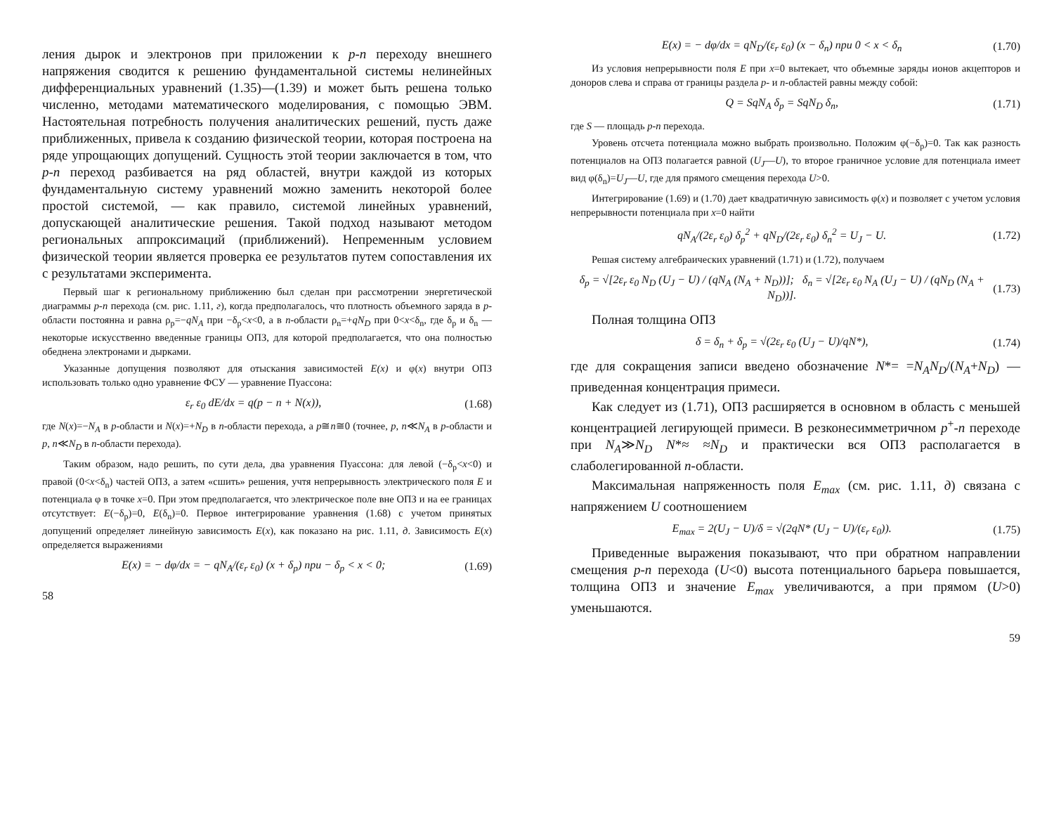ления дырок и электронов при приложении к p-n переходу внешнего напряжения сводится к решению фундаментальной системы нелинейных дифференциальных уравнений (1.35)—(1.39) и может быть решена только численно, методами математического моделирования, с помощью ЭВМ. Настоятельная потребность получения аналитических решений, пусть даже приближенных, привела к созданию физической теории, которая построена на ряде упрощающих допущений. Сущность этой теории заключается в том, что p-n переход разбивается на ряд областей, внутри каждой из которых фундаментальную систему уравнений можно заменить некоторой более простой системой, — как правило, системой линейных уравнений, допускающей аналитические решения. Такой подход называют методом региональных аппроксимаций (приближений). Непременным условием физической теории является проверка ее результатов путем сопоставления их с результатами эксперимента.
Первый шаг к региональному приближению был сделан при рассмотрении энергетической диаграммы p-n перехода (см. рис. 1.11, г), когда предполагалось, что плотность объемного заряда в p-области постоянна и равна ρ<sub>p</sub>=−qN<sub>A</sub> при −δ<sub>p</sub><x<0, а в n-области ρ<sub>n</sub>=+qN<sub>D</sub> при 0<x<δ<sub>n</sub>, где δ<sub>p</sub> и δ<sub>n</sub> — некоторые искусственно введенные границы ОПЗ, для которой предполагается, что она полностью обеднена электронами и дырками.
Указанные допущения позволяют для отыскания зависимостей E(x) и φ(x) внутри ОПЗ использовать только одно уравнение ФСУ — уравнение Пуассона:
ε<sub>r</sub> ε<sub>0</sub> dE/dx = q(p − n + N(x)), (1.68)
где N(x)=−N<sub>A</sub> в p-области и N(x)=+N<sub>D</sub> в n-области перехода, а p≅n≅0 (точнее, p, n≪N<sub>A</sub> в p-области и p, n≪N<sub>D</sub> в n-области перехода).
Таким образом, надо решить, по сути дела, два уравнения Пуассона: для левой (−δ<sub>p</sub><x<0) и правой (0<x<δ<sub>n</sub>) частей ОПЗ, а затем «сшить» решения, учтя непрерывность электрического поля E и потенциала φ в точке x=0. При этом предполагается, что электрическое поле вне ОПЗ и на ее границах отсутствует: E(−δ<sub>p</sub>)=0, E(δ<sub>n</sub>)=0. Первое интегрирование уравнения (1.68) с учетом принятых допущений определяет линейную зависимость E(x), как показано на рис. 1.11, д. Зависимость E(x) определяется выражениями
E(x) = − dφ/dx = − qN<sub>A</sub>/(ε<sub>r</sub> ε<sub>0</sub>) (x + δ<sub>p</sub>) при − δ<sub>p</sub> < x < 0; (1.69)
58
E(x) = − dφ/dx = qN<sub>D</sub>/(ε<sub>r</sub> ε<sub>0</sub>) (x − δ<sub>n</sub>) при 0 < x < δ<sub>n</sub> (1.70)
Из условия непрерывности поля E при x=0 вытекает, что объемные заряды ионов акцепторов и доноров слева и справа от границы раздела p- и n-областей равны между собой:
Q = SqN<sub>A</sub> δ<sub>p</sub> = SqN<sub>D</sub> δ<sub>n</sub>, (1.71)
где S — площадь p-n перехода.
Уровень отсчета потенциала можно выбрать произвольно. Положим φ(−δ<sub>p</sub>)=0. Так как разность потенциалов на ОПЗ полагается равной (U<sub>J</sub>—U), то второе граничное условие для потенциала имеет вид φ(δ<sub>n</sub>)=U<sub>J</sub>—U, где для прямого смещения перехода U>0.
Интегрирование (1.69) и (1.70) дает квадратичную зависимость φ(x) и позволяет с учетом условия непрерывности потенциала при x=0 найти
qN<sub>A</sub>/(2ε<sub>r</sub> ε<sub>0</sub>) δ<sub>p</sub><sup>2</sup> + qN<sub>D</sub>/(2ε<sub>r</sub> ε<sub>0</sub>) δ<sub>n</sub><sup>2</sup> = U<sub>J</sub> − U. (1.72)
Решая систему алгебраических уравнений (1.71) и (1.72), получаем
δ<sub>p</sub> = √[2ε<sub>r</sub> ε<sub>0</sub> N<sub>D</sub> (U<sub>J</sub> − U) / (qN<sub>A</sub> (N<sub>A</sub> + N<sub>D</sub>))]; δ<sub>n</sub> = √[2ε<sub>r</sub> ε<sub>0</sub> N<sub>A</sub> (U<sub>J</sub> − U) / (qN<sub>D</sub> (N<sub>A</sub> + N<sub>D</sub>))]. (1.73)
Полная толщина ОПЗ
δ = δ<sub>n</sub> + δ<sub>p</sub> = √(2ε<sub>r</sub> ε<sub>0</sub> (U<sub>J</sub> − U)/qN*), (1.74)
где для сокращения записи введено обозначение N*= =N<sub>A</sub>N<sub>D</sub>/(N<sub>A</sub>+N<sub>D</sub>) — приведенная концентрация примеси.
Как следует из (1.71), ОПЗ расширяется в основном в область с меньшей концентрацией легирующей примеси. В резконесимметричном p<sup>+</sup>-n переходе при N<sub>A</sub>≫N<sub>D</sub> N*≈ ≈N<sub>D</sub> и практически вся ОПЗ располагается в слаболегированной n-области.
Максимальная напряженность поля E<sub>max</sub> (см. рис. 1.11, д) связана с напряжением U соотношением
E<sub>max</sub> = 2(U<sub>J</sub> − U)/δ = √(2qN* (U<sub>J</sub> − U)/(ε<sub>r</sub> ε<sub>0</sub>)). (1.75)
Приведенные выражения показывают, что при обратном направлении смещения p-n перехода (U<0) высота потенциального барьера повышается, толщина ОПЗ и значение E<sub>max</sub> увеличиваются, а при прямом (U>0) уменьшаются.
59